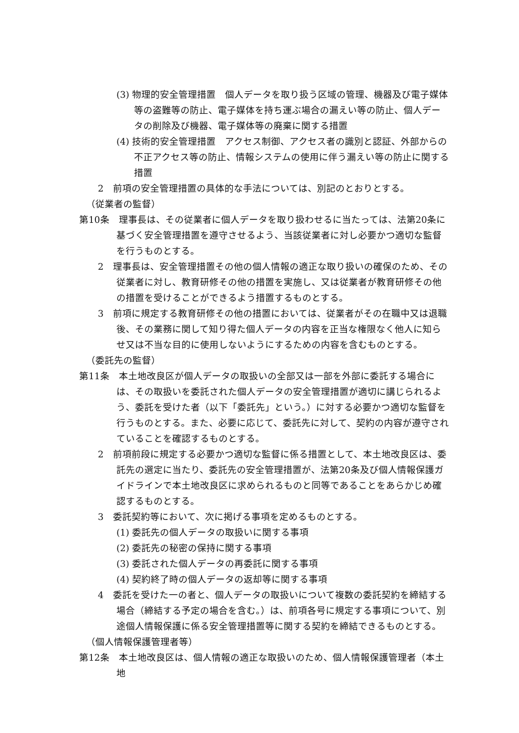(3) 物理的安全管理措置　個人データを取り扱う区域の管理、機器及び電子媒体等の盗難等の防止、電子媒体を持ち運ぶ場合の漏えい等の防止、個人データの削除及び機器、電子媒体等の廃棄に関する措置
(4) 技術的安全管理措置　アクセス制御、アクセス者の識別と認証、外部からの不正アクセス等の防止、情報システムの使用に伴う漏えい等の防止に関する措置
2　前項の安全管理措置の具体的な手法については、別記のとおりとする。
（従業者の監督）
第10条　理事長は、その従業者に個人データを取り扱わせるに当たっては、法第20条に基づく安全管理措置を遵守させるよう、当該従業者に対し必要かつ適切な監督を行うものとする。
2　理事長は、安全管理措置その他の個人情報の適正な取り扱いの確保のため、その従業者に対し、教育研修その他の措置を実施し、又は従業者が教育研修その他の措置を受けることができるよう措置するものとする。
3　前項に規定する教育研修その他の措置においては、従業者がその在職中又は退職後、その業務に関して知り得た個人データの内容を正当な権限なく他人に知らせ又は不当な目的に使用しないようにするための内容を含むものとする。
（委託先の監督）
第11条　本土地改良区が個人データの取扱いの全部又は一部を外部に委託する場合には、その取扱いを委託された個人データの安全管理措置が適切に講じられるよう、委託を受けた者（以下「委託先」という。）に対する必要かつ適切な監督を行うものとする。また、必要に応じて、委託先に対して、契約の内容が遵守されていることを確認するものとする。
2　前項前段に規定する必要かつ適切な監督に係る措置として、本土地改良区は、委託先の選定に当たり、委託先の安全管理措置が、法第20条及び個人情報保護ガイドラインで本土地改良区に求められるものと同等であることをあらかじめ確認するものとする。
3　委託契約等において、次に掲げる事項を定めるものとする。
(1) 委託先の個人データの取扱いに関する事項
(2) 委託先の秘密の保持に関する事項
(3) 委託された個人データの再委託に関する事項
(4) 契約終了時の個人データの返却等に関する事項
4　委託を受けた一の者と、個人データの取扱いについて複数の委託契約を締結する場合（締結する予定の場合を含む。）は、前項各号に規定する事項について、別途個人情報保護に係る安全管理措置等に関する契約を締結できるものとする。
（個人情報保護管理者等）
第12条　本土地改良区は、個人情報の適正な取扱いのため、個人情報保護管理者（本土地